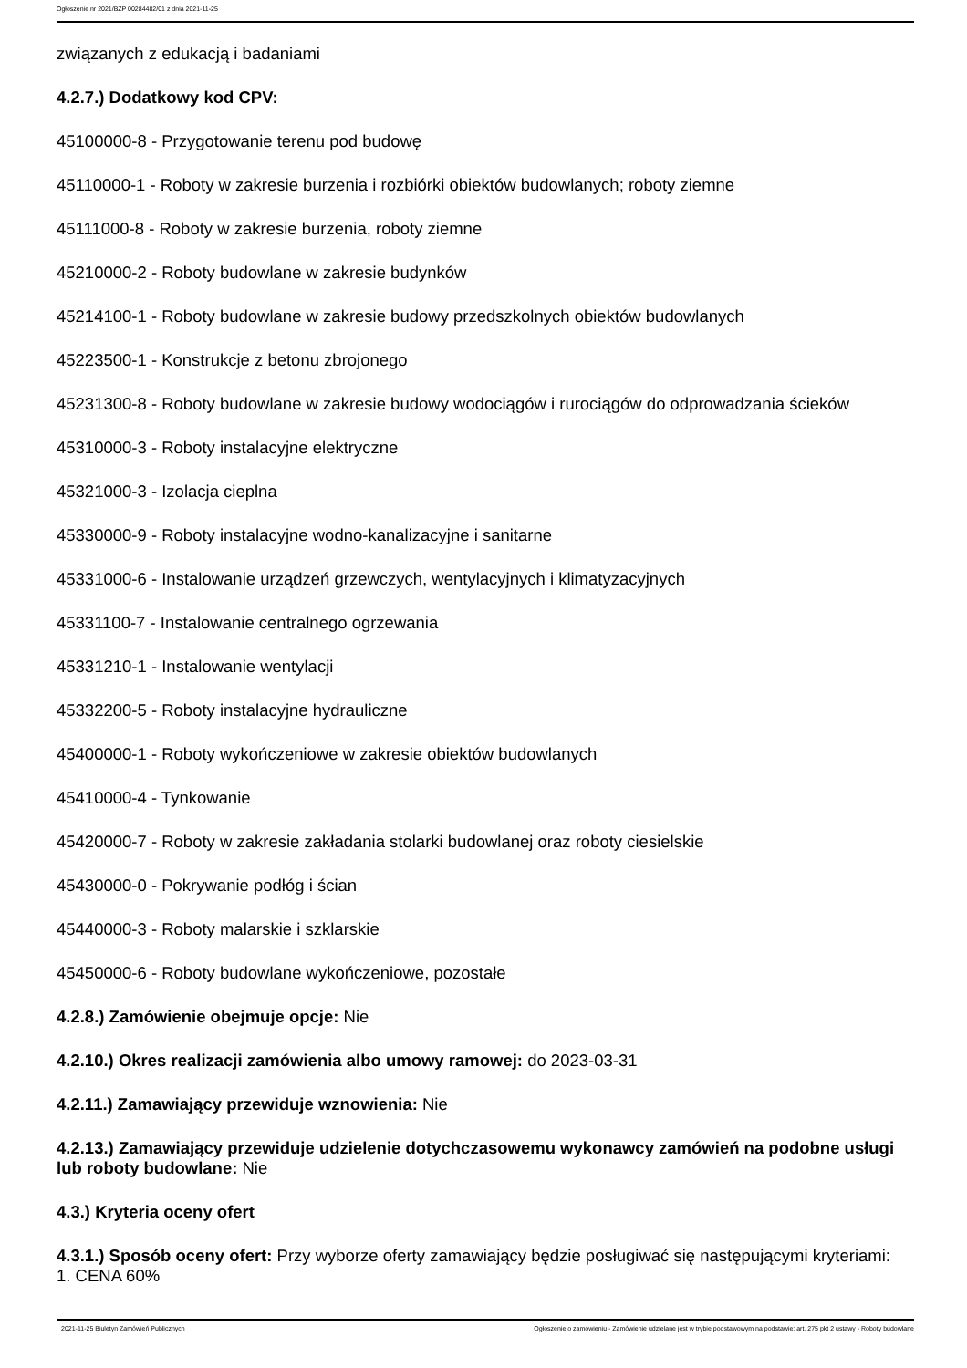Ogłoszenie nr 2021/BZP 00284482/01 z dnia 2021-11-25
związanych z edukacją i badaniami
4.2.7.) Dodatkowy kod CPV:
45100000-8 - Przygotowanie terenu pod budowę
45110000-1 - Roboty w zakresie burzenia i rozbiórki obiektów budowlanych; roboty ziemne
45111000-8 - Roboty w zakresie burzenia, roboty ziemne
45210000-2 - Roboty budowlane w zakresie budynków
45214100-1 - Roboty budowlane w zakresie budowy przedszkolnych obiektów budowlanych
45223500-1 - Konstrukcje z betonu zbrojonego
45231300-8 - Roboty budowlane w zakresie budowy wodociągów i rurociągów do odprowadzania ścieków
45310000-3 - Roboty instalacyjne elektryczne
45321000-3 - Izolacja cieplna
45330000-9 - Roboty instalacyjne wodno-kanalizacyjne i sanitarne
45331000-6 - Instalowanie urządzeń grzewczych, wentylacyjnych i klimatyzacyjnych
45331100-7 - Instalowanie centralnego ogrzewania
45331210-1 - Instalowanie wentylacji
45332200-5 - Roboty instalacyjne hydrauliczne
45400000-1 - Roboty wykończeniowe w zakresie obiektów budowlanych
45410000-4 - Tynkowanie
45420000-7 - Roboty w zakresie zakładania stolarki budowlanej oraz roboty ciesielskie
45430000-0 - Pokrywanie podłóg i ścian
45440000-3 - Roboty malarskie i szklarskie
45450000-6 - Roboty budowlane wykończeniowe, pozostałe
4.2.8.) Zamówienie obejmuje opcje: Nie
4.2.10.) Okres realizacji zamówienia albo umowy ramowej: do 2023-03-31
4.2.11.) Zamawiający przewiduje wznowienia: Nie
4.2.13.) Zamawiający przewiduje udzielenie dotychczasowemu wykonawcy zamówień na podobne usługi lub roboty budowlane: Nie
4.3.) Kryteria oceny ofert
4.3.1.) Sposób oceny ofert: Przy wyborze oferty zamawiający będzie posługiwać się następującymi kryteriami:
1. CENA 60%
2021-11-25 Biuletyn Zamówień Publicznych Ogłoszenie o zamówieniu - Zamówienie udzielane jest w trybie podstawowym na podstawie: art. 275 pkt 2 ustawy - Roboty budowlane